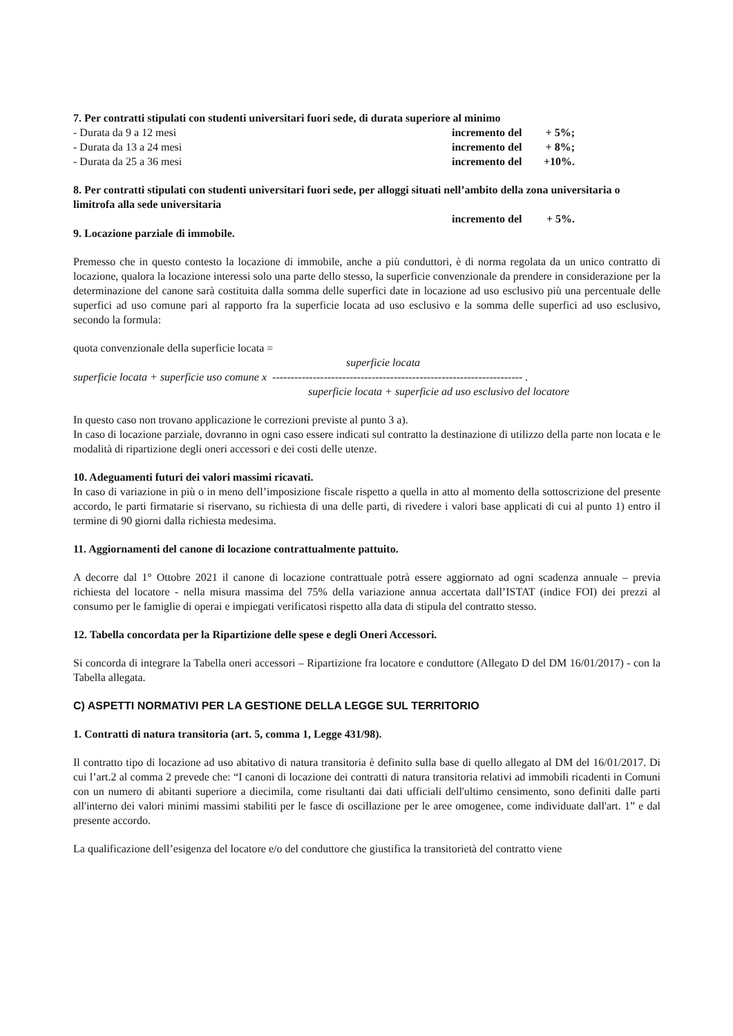7. Per contratti stipulati con studenti universitari fuori sede, di durata superiore al minimo
- Durata da 9 a 12 mesi incremento del + 5%;
- Durata da 13 a 24 mesi incremento del + 8%;
- Durata da 25 a 36 mesi incremento del +10%.
8. Per contratti stipulati con studenti universitari fuori sede, per alloggi situati nell’ambito della zona universitaria o limitrofa alla sede universitaria
incremento del + 5%.
9. Locazione parziale di immobile.
Premesso che in questo contesto la locazione di immobile, anche a più conduttori, è di norma regolata da un unico contratto di locazione, qualora la locazione interessi solo una parte dello stesso, la superficie convenzionale da prendere in considerazione per la determinazione del canone sarà costituita dalla somma delle superfici date in locazione ad uso esclusivo più una percentuale delle superfici ad uso comune pari al rapporto fra la superficie locata ad uso esclusivo e la somma delle superfici ad uso esclusivo, secondo la formula:
quota convenzionale della superficie locata =
superficie locata
superficie locata + superficie uso comune x -------------------------------------------------------------------- .
superficie locata + superficie ad uso esclusivo del locatore
In questo caso non trovano applicazione le correzioni previste al punto 3 a).
In caso di locazione parziale, dovranno in ogni caso essere indicati sul contratto la destinazione di utilizzo della parte non locata e le modalità di ripartizione degli oneri accessori e dei costi delle utenze.
10. Adeguamenti futuri dei valori massimi ricavati.
In caso di variazione in più o in meno dell’imposizione fiscale rispetto a quella in atto al momento della sottoscrizione del presente accordo, le parti firmatarie si riservano, su richiesta di una delle parti, di rivedere i valori base applicati di cui al punto 1) entro il termine di 90 giorni dalla richiesta medesima.
11. Aggiornamenti del canone di locazione contrattualmente pattuito.
A decorre dal 1° Ottobre 2021 il canone di locazione contrattuale potrà essere aggiornato ad ogni scadenza annuale – previa richiesta del locatore - nella misura massima del 75% della variazione annua accertata dall’ISTAT (indice FOI) dei prezzi al consumo per le famiglie di operai e impiegati verificatosi rispetto alla data di stipula del contratto stesso.
12. Tabella concordata per la Ripartizione delle spese e degli Oneri Accessori.
Si concorda di integrare la Tabella oneri accessori – Ripartizione fra locatore e conduttore (Allegato D del DM 16/01/2017) - con la Tabella allegata.
C) ASPETTI NORMATIVI PER LA GESTIONE DELLA LEGGE SUL TERRITORIO
1. Contratti di natura transitoria (art. 5, comma 1, Legge 431/98).
Il contratto tipo di locazione ad uso abitativo di natura transitoria è definito sulla base di quello allegato al DM del 16/01/2017. Di cui l’art.2 al comma 2 prevede che: “I canoni di locazione dei contratti di natura transitoria relativi ad immobili ricadenti in Comuni con un numero di abitanti superiore a diecimila, come risultanti dai dati ufficiali dell'ultimo censimento, sono definiti dalle parti all'interno dei valori minimi massimi stabiliti per le fasce di oscillazione per le aree omogenee, come individuate dall'art. 1” e dal presente accordo.
La qualificazione dell’esigenza del locatore e/o del conduttore che giustifica la transitorietà del contratto viene